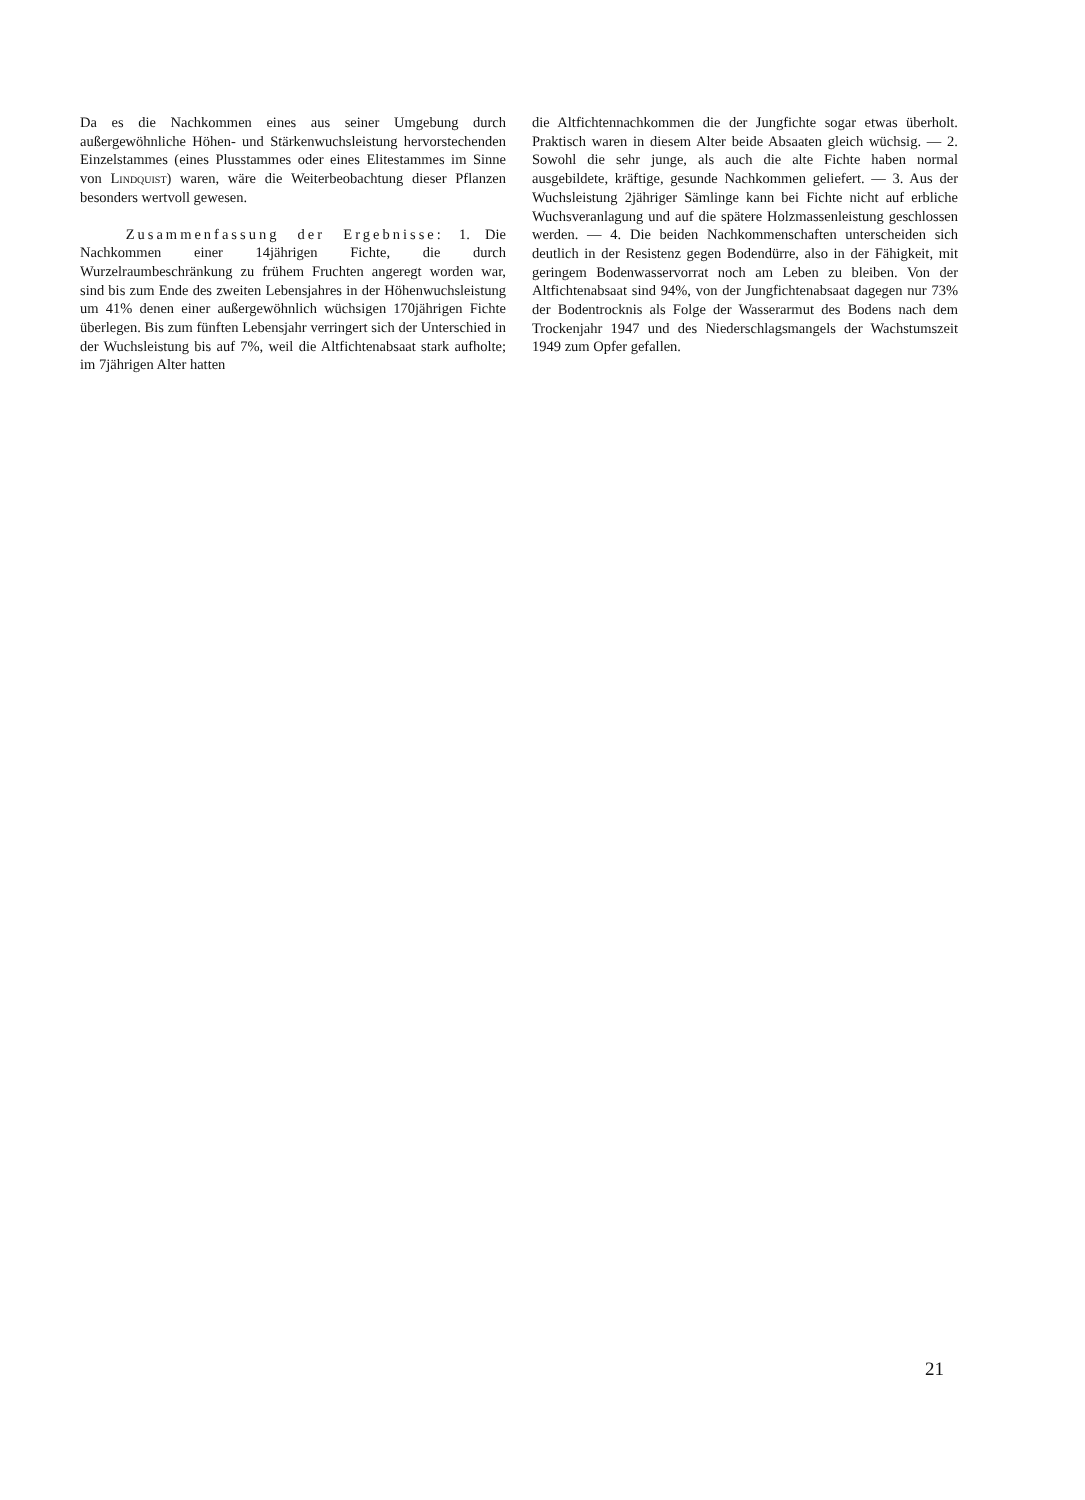Da es die Nachkommen eines aus seiner Umgebung durch außergewöhnliche Höhen- und Stärkenwuchsleistung hervorstechenden Einzelstammes (eines Plusstammes oder eines Elitestammes im Sinne von Lindquist) waren, wäre die Weiterbeobachtung dieser Pflanzen besonders wertvoll gewesen.
Zusammenfassung der Ergebnisse: 1. Die Nachkommen einer 14jährigen Fichte, die durch Wurzelraumbeschränkung zu frühem Fruchten angeregt worden war, sind bis zum Ende des zweiten Lebensjahres in der Höhenwuchsleistung um 41% denen einer außergewöhnlich wüchsigen 170jährigen Fichte überlegen. Bis zum fünften Lebensjahr verringert sich der Unterschied in der Wuchsleistung bis auf 7%, weil die Altfichtenabsaat stark aufholte; im 7jährigen Alter hatten
die Altfichtennachkommen die der Jungfichte sogar etwas überholt. Praktisch waren in diesem Alter beide Absaaten gleich wüchsig. — 2. Sowohl die sehr junge, als auch die alte Fichte haben normal ausgebildete, kräftige, gesunde Nachkommen geliefert. — 3. Aus der Wuchsleistung 2jähriger Sämlinge kann bei Fichte nicht auf erbliche Wuchsveranlagung und auf die spätere Holzmassenleistung geschlossen werden. — 4. Die beiden Nachkommenschaften unterscheiden sich deutlich in der Resistenz gegen Bodendürre, also in der Fähigkeit, mit geringem Bodenwasservorrat noch am Leben zu bleiben. Von der Altfichtenabsaat sind 94%, von der Jungfichtenabsaat dagegen nur 73% der Bodentrocknis als Folge der Wasserarmut des Bodens nach dem Trockenjahr 1947 und des Niederschlagsmangels der Wachstumszeit 1949 zum Opfer gefallen.
21